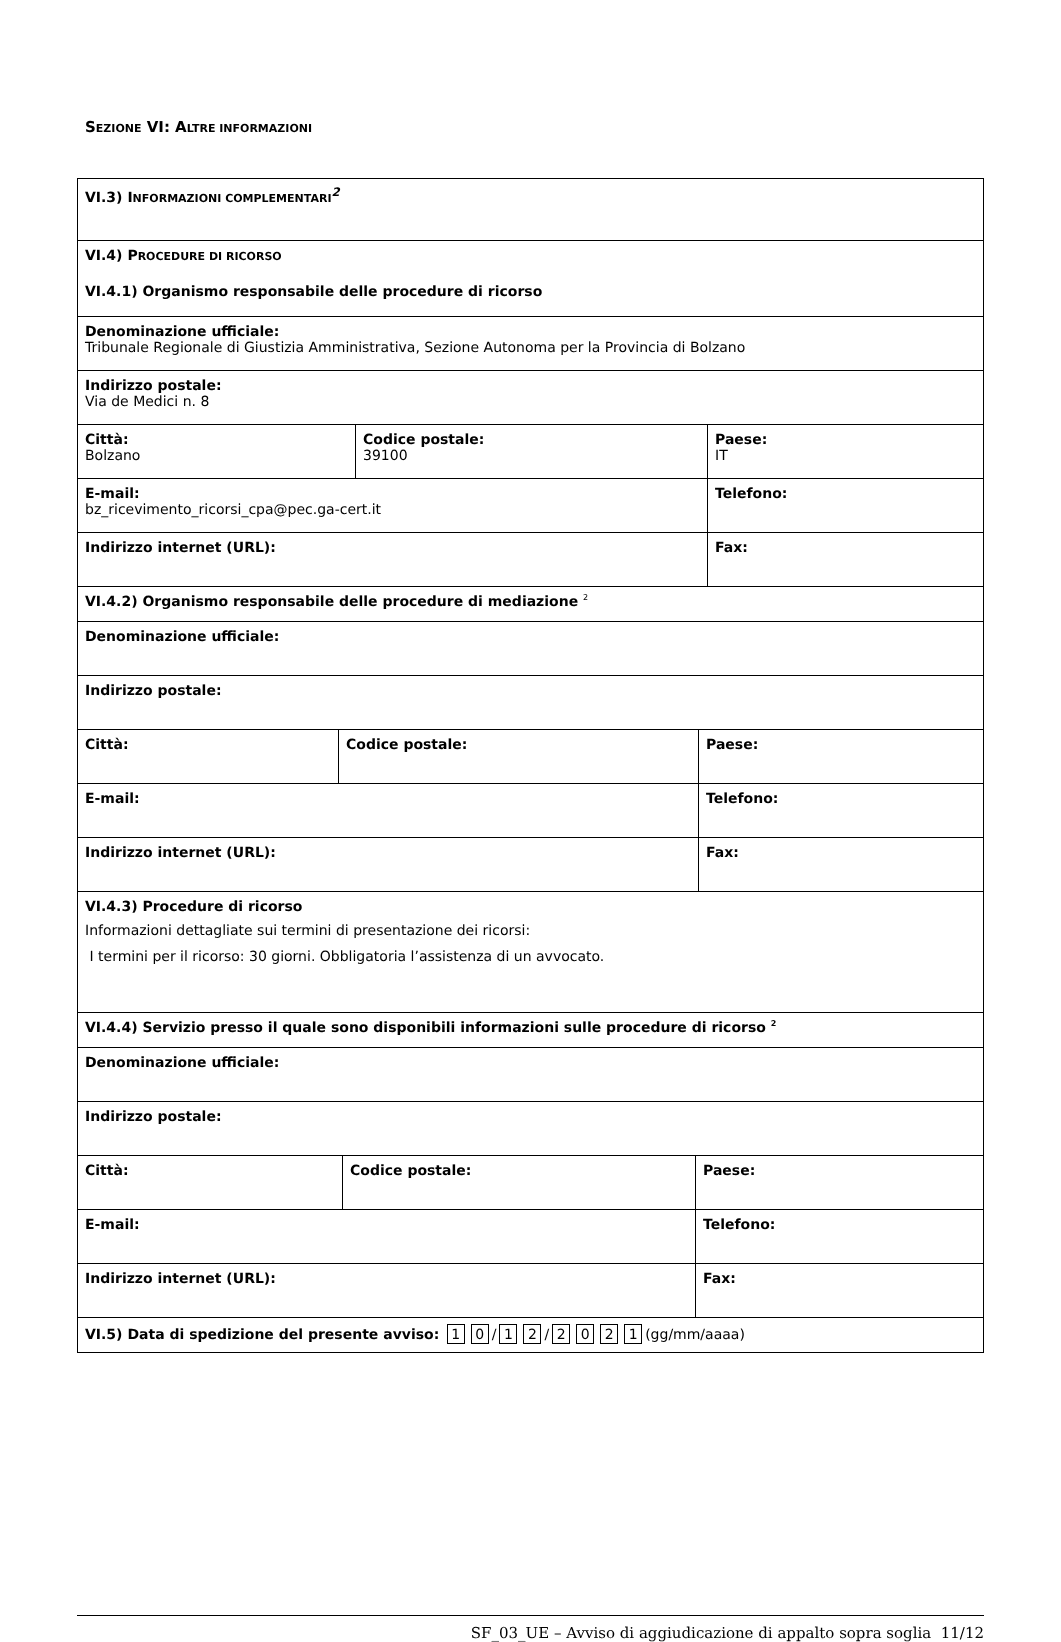SEZIONE VI: ALTRE INFORMAZIONI
VI.3) INFORMAZIONI COMPLEMENTARI<sup>2</sup>
VI.4) PROCEDURE DI RICORSO
VI.4.1) Organismo responsabile delle procedure di ricorso
Denominazione ufficiale:
Tribunale Regionale di Giustizia Amministrativa, Sezione Autonoma per la Provincia di Bolzano
Indirizzo postale:
Via de Medici n. 8
Città:
Bolzano
Codice postale:
39100
Paese:
IT
E-mail:
bz_ricevimento_ricorsi_cpa@pec.ga-cert.it
Telefono:
Indirizzo internet (URL): Fax:
VI.4.2) Organismo responsabile delle procedure di mediazione <sup>2</sup>
Denominazione ufficiale:
Indirizzo postale:
Città: Codice postale: Paese:
E-mail: Telefono:
Indirizzo internet (URL): Fax:
VI.4.3) Procedure di ricorso
Informazioni dettagliate sui termini di presentazione dei ricorsi:
I termini per il ricorso: 30 giorni. Obbligatoria l’assistenza di un avvocato.
VI.4.4) Servizio presso il quale sono disponibili informazioni sulle procedure di ricorso <sup>2</sup>
Denominazione ufficiale:
Indirizzo postale:
Città: Codice postale: Paese:
E-mail: Telefono:
Indirizzo internet (URL): Fax:
VI.5) Data di spedizione del presente avviso: 1 0 / 1 2 / 2021 (gg/mm/aaaa)
SF_03_UE – Avviso di aggiudicazione di appalto sopra soglia 11/12